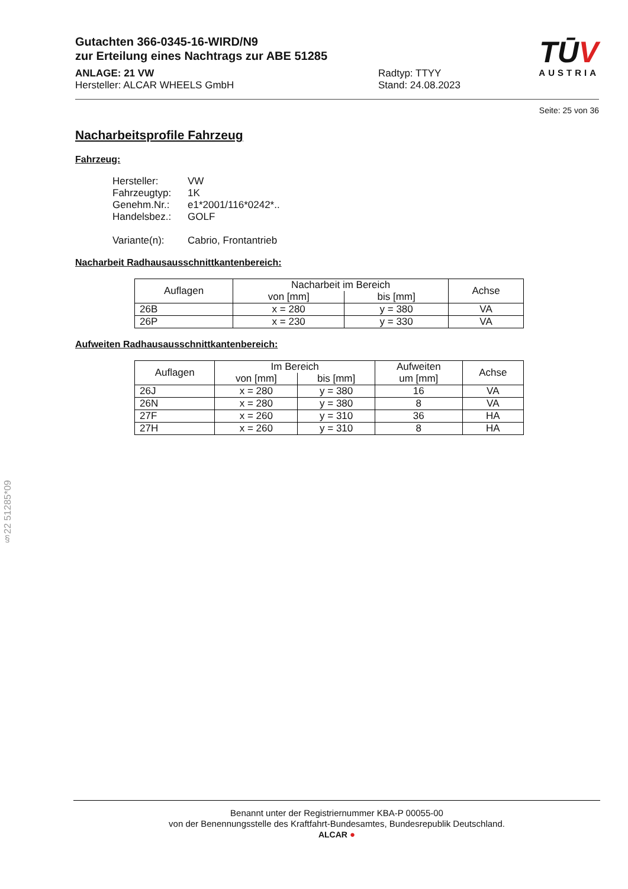Gutachten 366-0345-16-WIRD/N9
zur Erteilung eines Nachtrags zur ABE 51285
ANLAGE: 21 VW
Hersteller: ALCAR WHEELS GmbH
Radtyp: TTYY
Stand: 24.08.2023
TŪV
AUSTRIA
Seite: 25 von 36
Nacharbeitsprofile Fahrzeug
Fahrzeug:
Hersteller: VW
Fahrzeugtyp: 1K
Genehm.Nr.: e1*2001/116*0242*..
Handelsbez.: GOLF
Variante(n): Cabrio, Frontantrieb
Nacharbeit Radhausausschnittkantenbereich:
| Auflagen | Nacharbeit im Bereich | | Achse |
| --- | --- | --- | --- |
| | von [mm] | bis [mm] | |
| 26B | x = 280 | y = 380 | VA |
| 26P | x = 230 | y = 330 | VA |
Aufweiten Radhausausschnittkantenbereich:
| Auflagen | Im Bereich | | Aufweiten | Achse |
| --- | --- | --- | --- | --- |
| | von [mm] | bis [mm] | um [mm] | |
| 26J | x = 280 | y = 380 | 16 | VA |
| 26N | x = 280 | y = 380 | 8 | VA |
| 27F | x = 260 | y = 310 | 36 | HA |
| 27H | x = 260 | y = 310 | 8 | HA |
§22 51285*09
Benannt unter der Registriernummer KBA-P 00055-00
von der Benennungsstelle des Kraftfahrt-Bundesamtes, Bundesrepublik Deutschland.
ALCAR ●